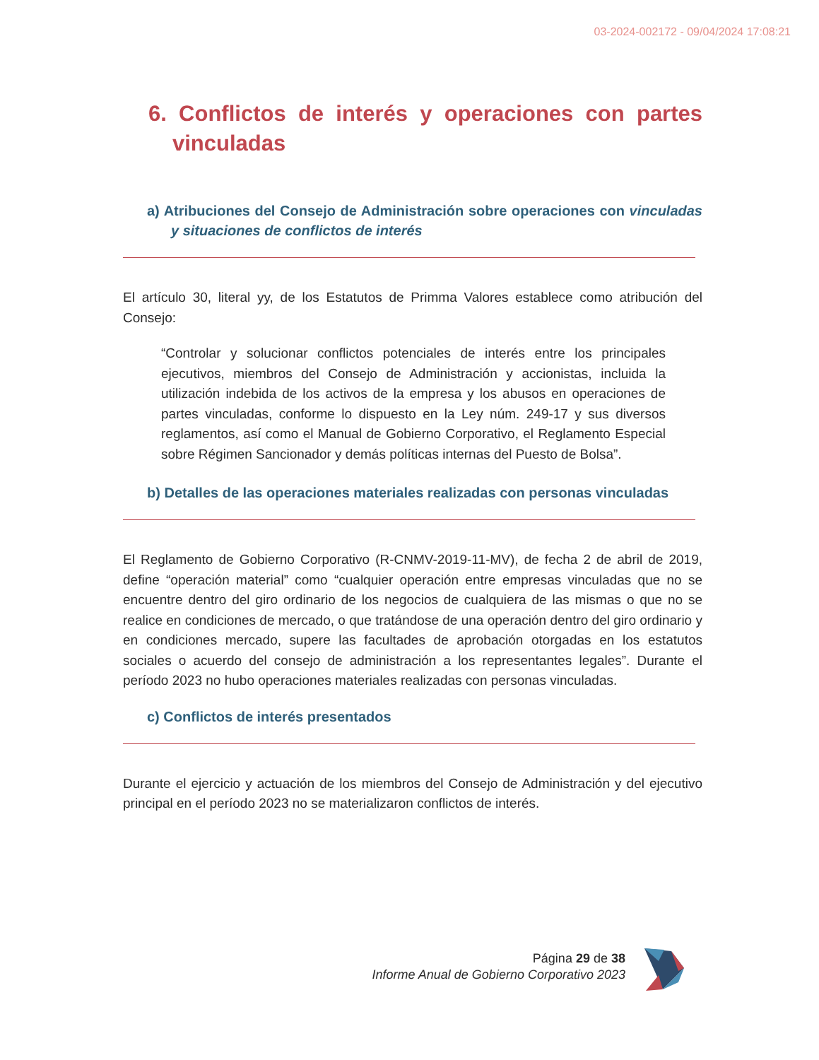03-2024-002172 - 09/04/2024 17:08:21
6. Conflictos de interés y operaciones con partes vinculadas
a) Atribuciones del Consejo de Administración sobre operaciones con vinculadas y situaciones de conflictos de interés
El artículo 30, literal yy, de los Estatutos de Primma Valores establece como atribución del Consejo:
“Controlar y solucionar conflictos potenciales de interés entre los principales ejecutivos, miembros del Consejo de Administración y accionistas, incluida la utilización indebida de los activos de la empresa y los abusos en operaciones de partes vinculadas, conforme lo dispuesto en la Ley núm. 249-17 y sus diversos reglamentos, así como el Manual de Gobierno Corporativo, el Reglamento Especial sobre Régimen Sancionador y demás políticas internas del Puesto de Bolsa”.
b) Detalles de las operaciones materiales realizadas con personas vinculadas
El Reglamento de Gobierno Corporativo (R-CNMV-2019-11-MV), de fecha 2 de abril de 2019, define “operación material” como “cualquier operación entre empresas vinculadas que no se encuentre dentro del giro ordinario de los negocios de cualquiera de las mismas o que no se realice en condiciones de mercado, o que tratándose de una operación dentro del giro ordinario y en condiciones mercado, supere las facultades de aprobación otorgadas en los estatutos sociales o acuerdo del consejo de administración a los representantes legales”. Durante el período 2023 no hubo operaciones materiales realizadas con personas vinculadas.
c) Conflictos de interés presentados
Durante el ejercicio y actuación de los miembros del Consejo de Administración y del ejecutivo principal en el período 2023 no se materializaron conflictos de interés.
Página 29 de 38
Informe Anual de Gobierno Corporativo 2023